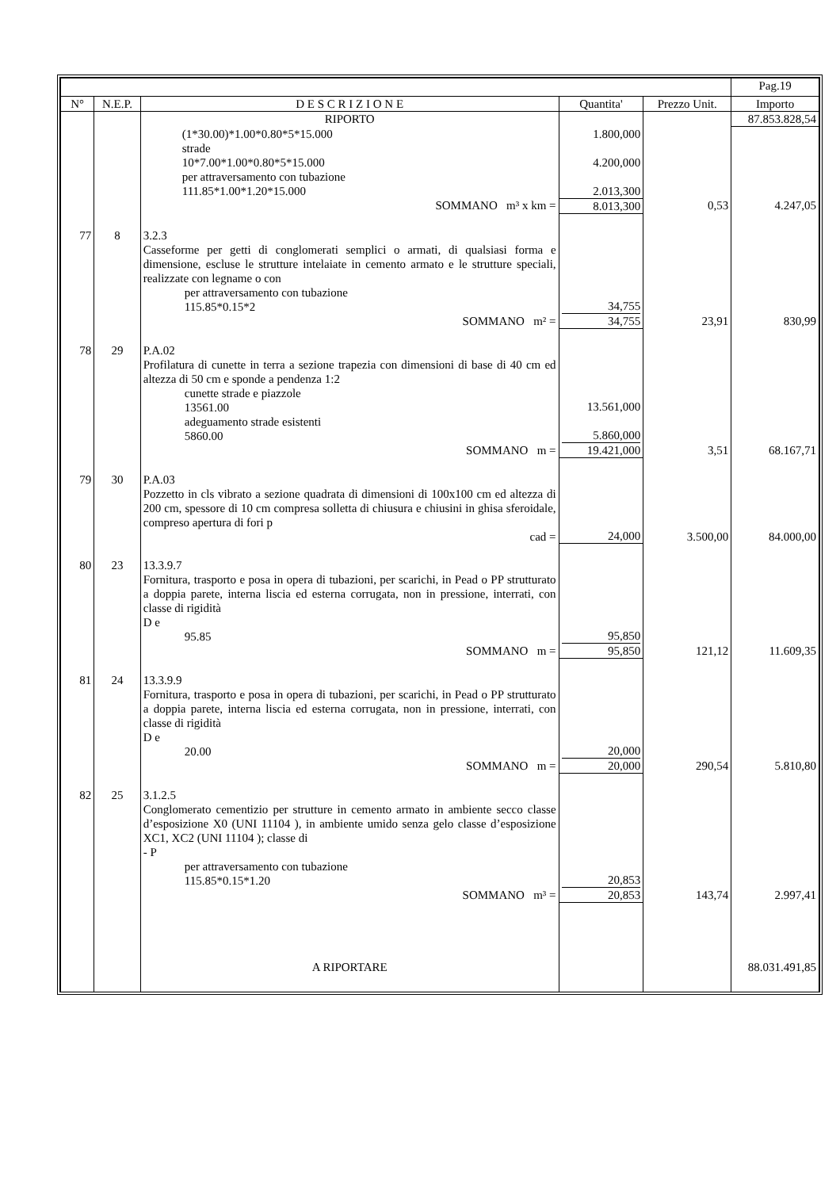| | | | | | Pag.19 |
| --- | --- | --- | --- | --- | --- |
| N° | N.E.P. | D E S C R I Z I O N E | Quantita' | Prezzo Unit. | Importo |
| | | RIPORTO | | | 87.853.828,54 |
| | | (1*30.00)*1.00*0.80*5*15.000 | 1.800,000 | | |
| | | strade | | | |
| | | 10*7.00*1.00*0.80*5*15.000 | 4.200,000 | | |
| | | per attraversamento con tubazione | | | |
| | | 111.85*1.00*1.20*15.000 | 2.013,300 | | |
| | | SOMMANO m³ x km = | 8.013,300 | 0,53 | 4.247,05 |
| 77 | 8 | 3.2.3 Casseforme per getti di conglomerati semplici o armati, di qualsiasi forma e dimensione, escluse le strutture intelaiate in cemento armato e le strutture speciali, realizzate con legname o con per attraversamento con tubazione 115.85*0.15*2 | 34,755 | | |
| | | SOMMANO m² = | 34,755 | 23,91 | 830,99 |
| 78 | 29 | P.A.02 Profilatura di cunette in terra a sezione trapezia con dimensioni di base di 40 cm ed altezza di 50 cm e sponde a pendenza 1:2 cunette strade e piazzole 13561.00 adeguamento strade esistenti 5860.00 | 13.561,000 5.860,000 | | |
| | | SOMMANO m = | 19.421,000 | 3,51 | 68.167,71 |
| 79 | 30 | P.A.03 Pozzetto in cls vibrato a sezione quadrata di dimensioni di 100x100 cm ed altezza di 200 cm, spessore di 10 cm compresa solletta di chiusura e chiusini in ghisa sferoidale, compreso apertura di fori p cad = | 24,000 | 3.500,00 | 84.000,00 |
| 80 | 23 | 13.3.9.7 Fornitura, trasporto e posa in opera di tubazioni, per scarichi, in Pead o PP strutturato a doppia parete, interna liscia ed esterna corrugata, non in pressione, interrati, con classe di rigidità D e 95.85 | 95,850 | | |
| | | SOMMANO m = | 95,850 | 121,12 | 11.609,35 |
| 81 | 24 | 13.3.9.9 Fornitura, trasporto e posa in opera di tubazioni, per scarichi, in Pead o PP strutturato a doppia parete, interna liscia ed esterna corrugata, non in pressione, interrati, con classe di rigidità D e 20.00 | 20,000 | | |
| | | SOMMANO m = | 20,000 | 290,54 | 5.810,80 |
| 82 | 25 | 3.1.2.5 Conglomerato cementizio per strutture in cemento armato in ambiente secco classe d’esposizione X0 (UNI 11104 ), in ambiente umido senza gelo classe d’esposizione XC1, XC2 (UNI 11104 ); classe di - P per attraversamento con tubazione 115.85*0.15*1.20 | 20,853 | | |
| | | SOMMANO m³ = | 20,853 | 143,74 | 2.997,41 |
| | | A RIPORTARE | | | 88.031.491,85 |